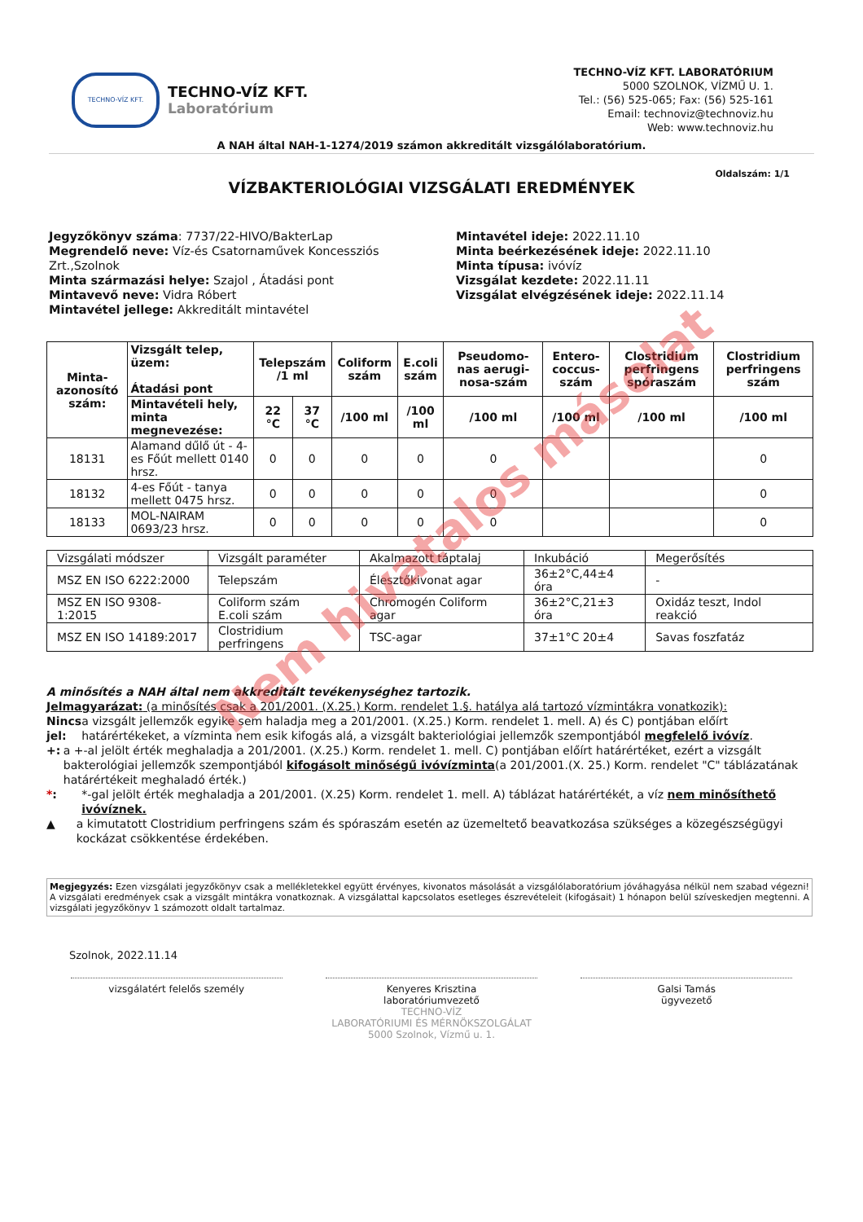TECHNO-VÍZ KFT.
TECHNO-VÍZ KFT.
Laboratórium
TECHNO-VÍZ KFT. LABORATÓRIUM
5000 SZOLNOK, VÍZMŰ U. 1.
Tel.: (56) 525-065; Fax: (56) 525-161
Email: technoviz@technoviz.hu
Web: www.technoviz.hu
A NAH által NAH-1-1274/2019 számon akkreditált vizsgálólaboratórium.
VÍZBAKTERIOLÓGIAI VIZSGÁLATI EREDMÉNYEK
Oldalszám: 1/1
Jegyzőkönyv száma: 7737/22-HIVO/BakterLap
Megrendelő neve: Víz-és Csatornaművek Koncessziós Zrt.,Szolnok
Minta származási helye: Szajol , Átadási pont
Mintavevő neve: Vidra Róbert
Mintavétel jellege: Akkreditált mintavétel
Mintavétel ideje: 2022.11.10
Minta beérkezésének ideje: 2022.11.10
Minta típusa: ivóvíz
Vizsgálat kezdete: 2022.11.11
Vizsgálat elvégzésének ideje: 2022.11.14
| Minta-azonosító szám: | Vizsgált telep, üzem: Átadási pont | Telepszám /1 ml | | Coliform szám | E.coli szám | Pseudomo-nas aerugi-nosa-szám | Entero-coccus-szám | Clostridium perfringens spóraszám | Clostridium perfringens szám |
| --- | --- | --- | --- | --- | --- | --- | --- | --- | --- |
| | Mintavételi hely, minta megnevezése: | 22 °C | 37 °C | /100 ml | /100 ml | /100 ml | /100 ml | /100 ml | /100 ml |
| 18131 | Alamand dűlő út - 4-es Főút mellett 0140 hrsz. | 0 | 0 | 0 | 0 | 0 | | | 0 |
| 18132 | 4-es Főút - tanya mellett 0475 hrsz. | 0 | 0 | 0 | 0 | 0 | | | 0 |
| 18133 | MOL-NAIRAM 0693/23 hrsz. | 0 | 0 | 0 | 0 | 0 | | | 0 |
| Vizsgálati módszer | Vizsgált paraméter | Akalmazott táptalaj | Inkubáció | Megerősítés |
| MSZ EN ISO 6222:2000 | Telepszám | Élesztőkivonat agar | 36±2°C,44±4 óra | - |
| MSZ EN ISO 9308-1:2015 | Coliform szám E.coli szám | Chromogén Coliform agar | 36±2°C,21±3 óra | Oxidáz teszt, Indol reakció |
| MSZ EN ISO 14189:2017 | Clostridium perfringens | TSC-agar | 37±1°C 20±4 | Savas foszfatáz |
A minősítés a NAH által nem akkreditált tevékenységhez tartozik.
Jelmagyarázat: (a minősítés csak a 201/2001. (X.25.) Korm. rendelet 1.§. hatálya alá tartozó vízmintákra vonatkozik):
Nincs jel: a vizsgált jellemzők egyike sem haladja meg a 201/2001. (X.25.) Korm. rendelet 1. mell. A) és C) pontjában előírt határértékeket, a vízminta nem esik kifogás alá, a vizsgált bakteriológiai jellemzők szempontjából megfelelő ivóvíz.
+: a +-al jelölt érték meghaladja a 201/2001. (X.25.) Korm. rendelet 1. mell. C) pontjában előírt határértéket, ezért a vizsgált bakterológiai jellemzők szempontjából kifogásolt minőségű ivóvízminta(a 201/2001.(X. 25.) Korm. rendelet "C" táblázatának határértékeit meghaladó érték.)
*: *-gal jelölt érték meghaladja a 201/2001. (X.25) Korm. rendelet 1. mell. A) táblázat határértékét, a víz nem minősíthető ivóvíznek.
▲ a kimutatott Clostridium perfringens szám és spóraszám esetén az üzemeltető beavatkozása szükséges a közegészségügyi kockázat csökkentése érdekében.
Megjegyzés: Ezen vizsgálati jegyzőkönyv csak a mellékletekkel együtt érvényes, kivonatos másolását a vizsgálólaboratórium jóváhagyása nélkül nem szabad végezni! A vizsgálati eredmények csak a vizsgált mintákra vonatkoznak. A vizsgálattal kapcsolatos esetleges észrevételeit (kifogásait) 1 hónapon belül szíveskedjen megtenni. A vizsgálati jegyzőkönyv 1 számozott oldalt tartalmaz.
Szolnok, 2022.11.14
vizsgálatért felelős személy Kenyeres Krisztina
laboratóriumvezető
TECHNO-VÍZ
LABORATÓRIUMI ÉS MÉRNÖKSZOLGÁLAT
5000 Szolnok, Vízmű u. 1.
Galsi Tamás
ügyvezető
Nem hivatalos másolat